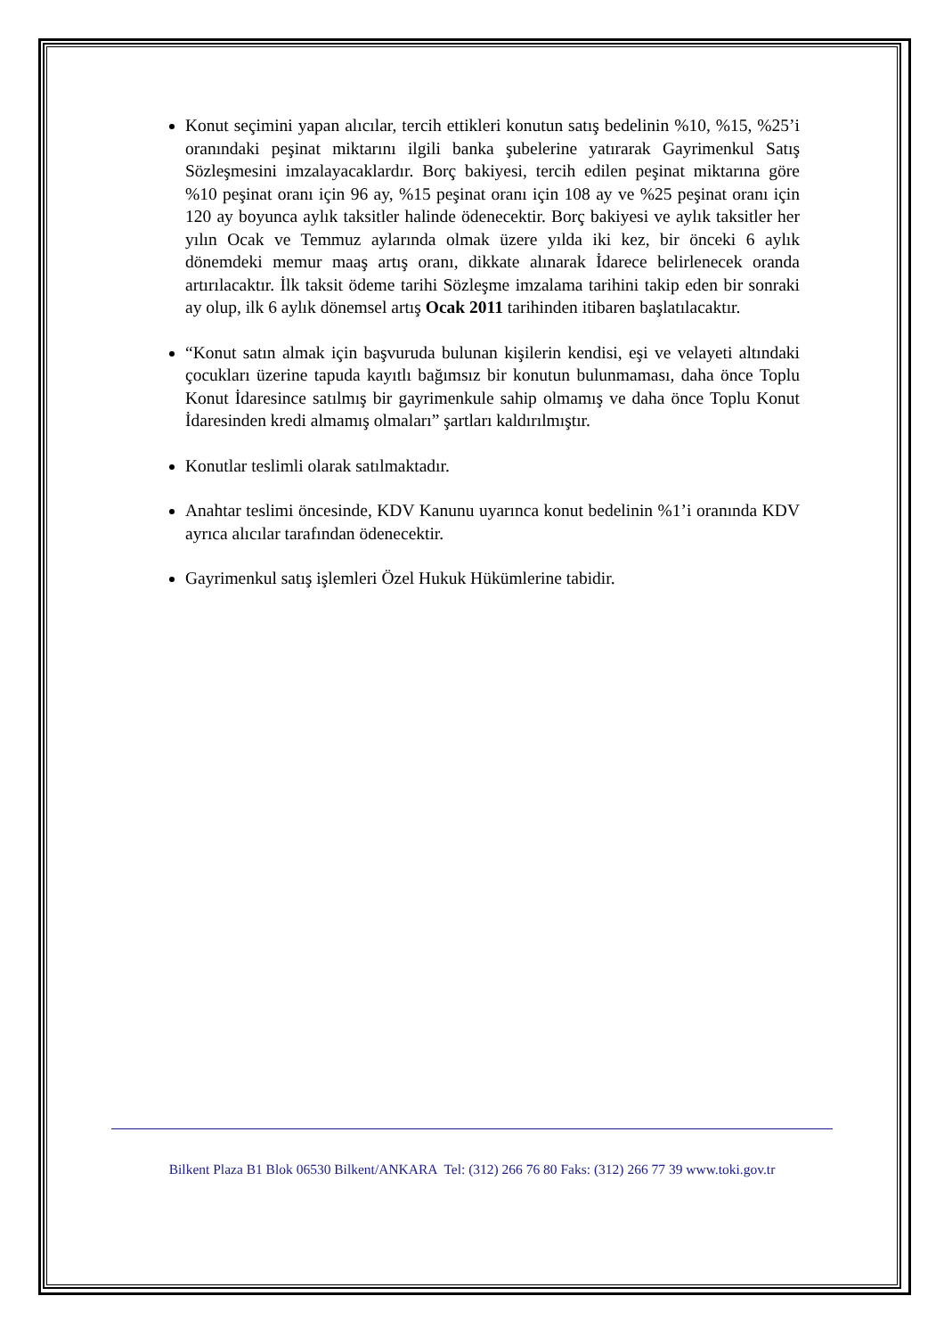Konut seçimini yapan alıcılar, tercih ettikleri konutun satış bedelinin %10, %15, %25’i oranındaki peşinat miktarını ilgili banka şubelerine yatırarak Gayrimenkul Satış Sözleşmesini imzalayacaklardır. Borç bakiyesi, tercih edilen peşinat miktarına göre %10 peşinat oranı için 96 ay, %15 peşinat oranı için 108 ay ve %25 peşinat oranı için 120 ay boyunca aylık taksitler halinde ödenecektir. Borç bakiyesi ve aylık taksitler her yılın Ocak ve Temmuz aylarında olmak üzere yılda iki kez, bir önceki 6 aylık dönemdeki memur maaş artış oranı, dikkate alınarak İdarece belirlenecek oranda artırılacaktır. İlk taksit ödeme tarihi Sözleşme imzalama tarihini takip eden bir sonraki ay olup, ilk 6 aylık dönemsel artış Ocak 2011 tarihinden itibaren başlatılacaktır.
“Konut satın almak için başvuruda bulunan kişilerin kendisi, eşi ve velayeti altındaki çocukları üzerine tapuda kayıtlı bağımsız bir konutun bulunmaması, daha önce Toplu Konut İdaresince satılmış bir gayrimenkule sahip olmamış ve daha önce Toplu Konut İdaresinden kredi almamış olmaları” şartları kaldırılmıştır.
Konutlar teslimli olarak satılmaktadır.
Anahtar teslimi öncesinde, KDV Kanunu uyarınca konut bedelinin %1’i oranında KDV ayrıca alıcılar tarafından ödenecektir.
Gayrimenkul satış işlemleri Özel Hukuk Hükümlerine tabidir.
Bilkent Plaza B1 Blok 06530 Bilkent/ANKARA Tel: (312) 266 76 80 Faks: (312) 266 77 39 www.toki.gov.tr